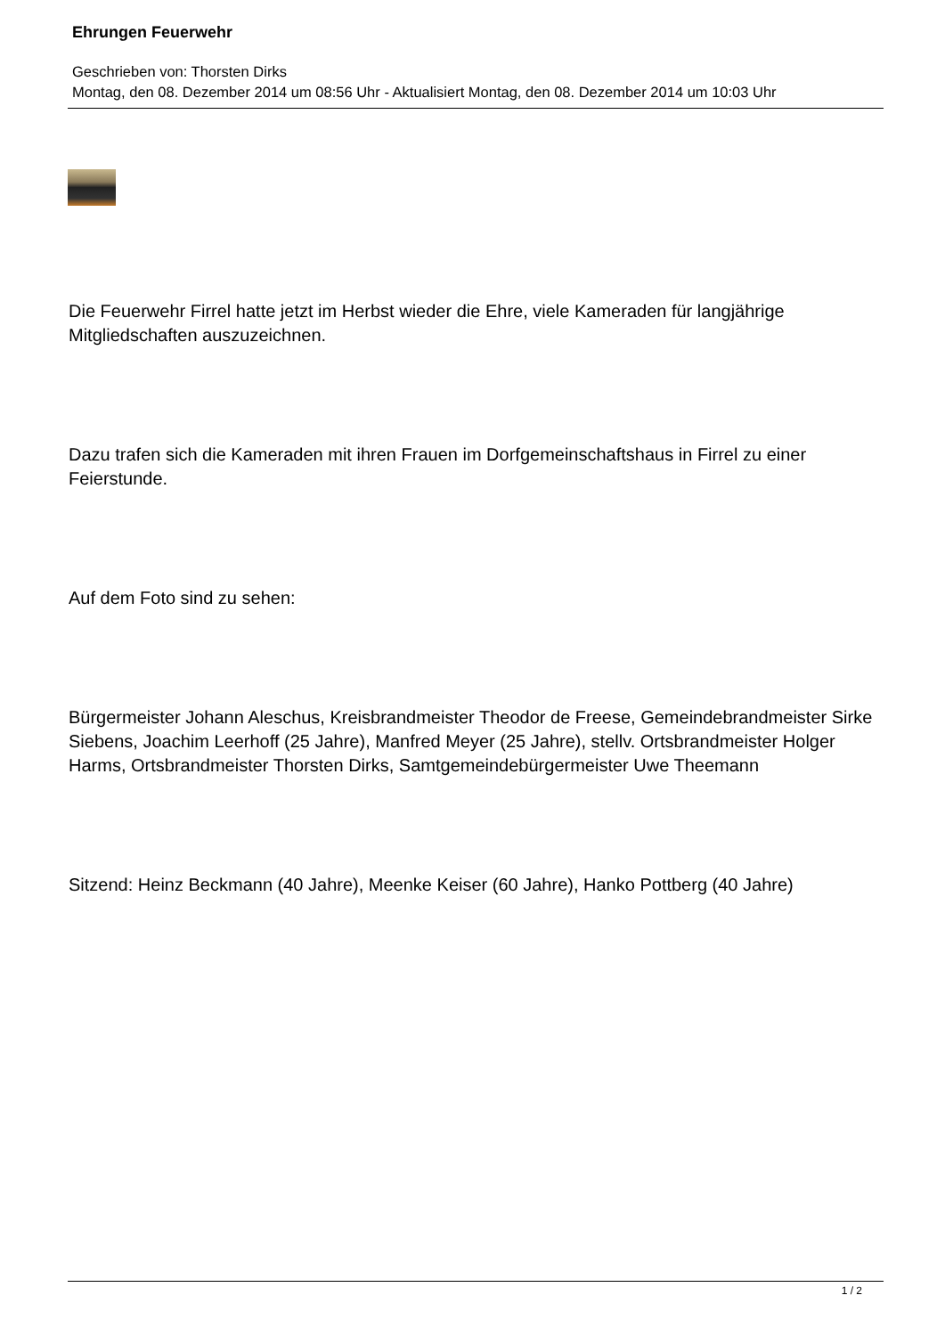Ehrungen Feuerwehr
Geschrieben von: Thorsten Dirks
Montag, den 08. Dezember 2014 um 08:56 Uhr - Aktualisiert Montag, den 08. Dezember 2014 um 10:03 Uhr
Die Feuerwehr Firrel hatte jetzt im Herbst wieder die Ehre, viele Kameraden für langjährige Mitgliedschaften auszuzeichnen.
Dazu trafen sich die Kameraden mit ihren Frauen im Dorfgemeinschaftshaus in Firrel zu einer Feierstunde.
Auf dem Foto sind zu sehen:
Bürgermeister Johann Aleschus, Kreisbrandmeister Theodor de Freese, Gemeindebrandmeister Sirke Siebens, Joachim Leerhoff (25 Jahre), Manfred Meyer (25 Jahre), stellv. Ortsbrandmeister Holger Harms, Ortsbrandmeister Thorsten Dirks, Samtgemeindebürgermeister Uwe Theemann
Sitzend: Heinz Beckmann (40 Jahre), Meenke Keiser (60 Jahre), Hanko Pottberg (40 Jahre)
1 / 2